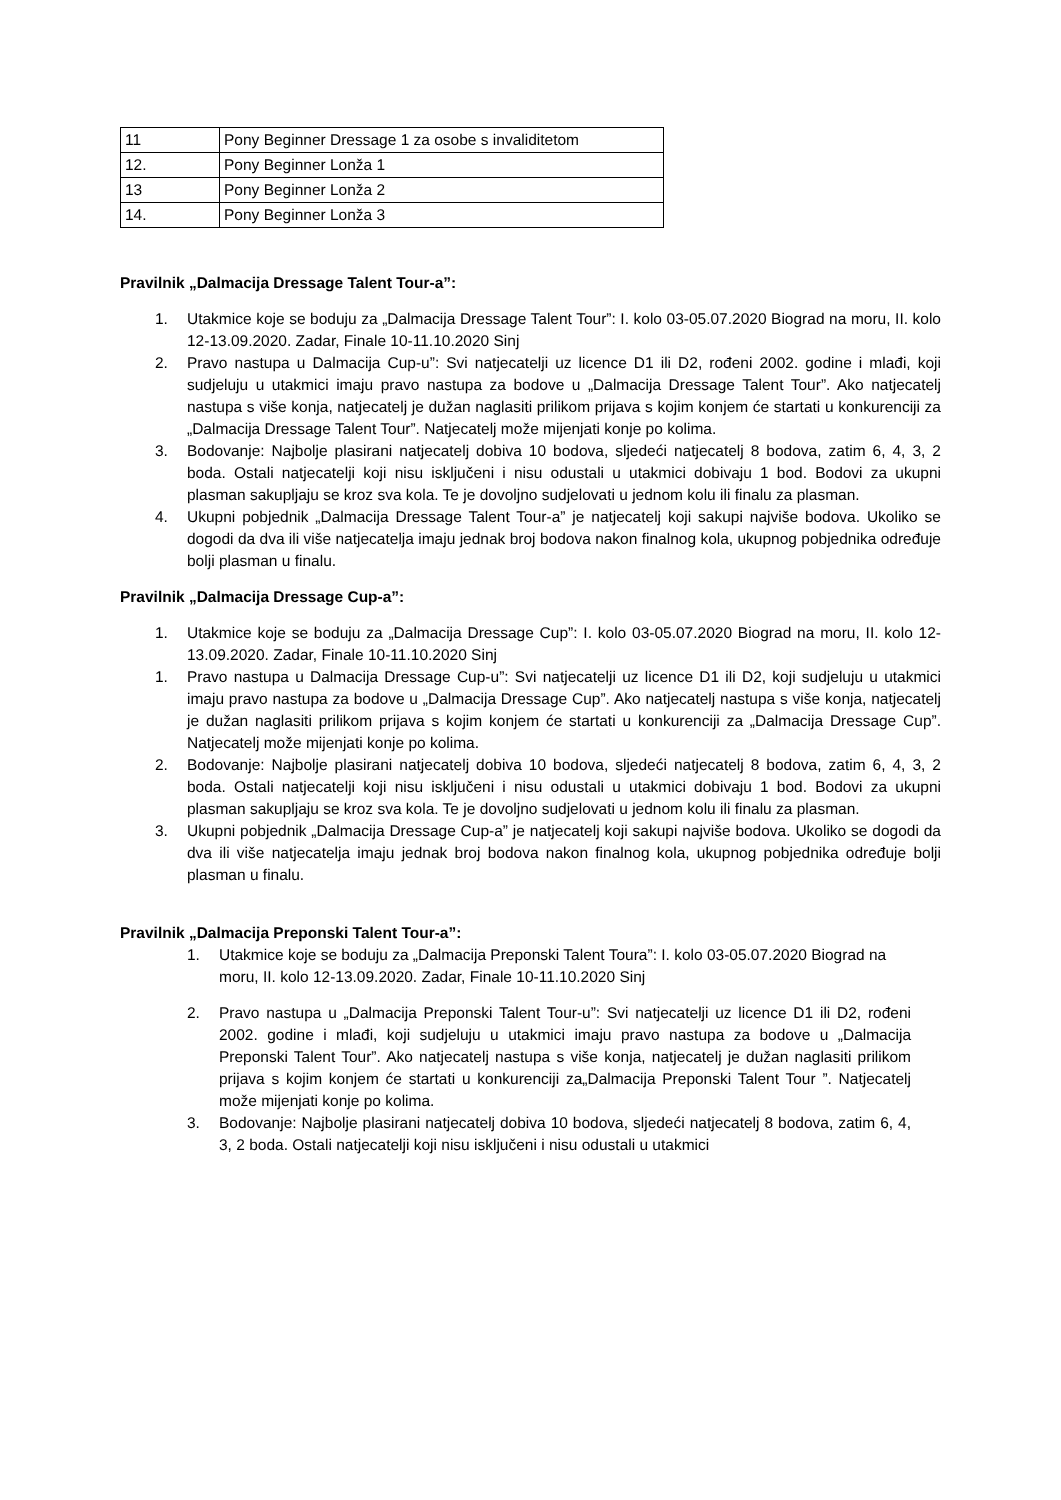| 11 | Pony Beginner Dressage 1 za osobe s invaliditetom |
| 12. | Pony Beginner Lonža 1 |
| 13 | Pony Beginner Lonža 2 |
| 14. | Pony Beginner Lonža 3 |
Pravilnik „Dalmacija Dressage Talent Tour-a”:
1. Utakmice koje se boduju za „Dalmacija Dressage Talent Tour”: I. kolo 03-05.07.2020 Biograd na moru, II. kolo 12-13.09.2020. Zadar, Finale 10-11.10.2020 Sinj
2. Pravo nastupa u Dalmacija Cup-u”: Svi natjecatelji uz licence D1 ili D2, rođeni 2002. godine i mlađi, koji sudjeluju u utakmici imaju pravo nastupa za bodove u „Dalmacija Dressage Talent Tour”. Ako natjecatelj nastupa s više konja, natjecatelj je dužan naglasiti prilikom prijava s kojim konjem će startati u konkurenciji za „Dalmacija Dressage Talent Tour”. Natjecatelj može mijenjati konje po kolima.
3. Bodovanje: Najbolje plasirani natjecatelj dobiva 10 bodova, sljedeći natjecatelj 8 bodova, zatim 6, 4, 3, 2 boda. Ostali natjecatelji koji nisu isključeni i nisu odustali u utakmici dobivaju 1 bod. Bodovi za ukupni plasman sakupljaju se kroz sva kola. Te je dovoljno sudjelovati u jednom kolu ili finalu za plasman.
4. Ukupni pobjednik „Dalmacija Dressage Talent Tour-a” je natjecatelj koji sakupi najviše bodova. Ukoliko se dogodi da dva ili više natjecatelja imaju jednak broj bodova nakon finalnog kola, ukupnog pobjednika određuje bolji plasman u finalu.
Pravilnik „Dalmacija Dressage Cup-a”:
1. Utakmice koje se boduju za „Dalmacija Dressage Cup”: I. kolo 03-05.07.2020 Biograd na moru, II. kolo 12-13.09.2020. Zadar, Finale 10-11.10.2020 Sinj
1. Pravo nastupa u Dalmacija Dressage Cup-u”: Svi natjecatelji uz licence D1 ili D2, koji sudjeluju u utakmici imaju pravo nastupa za bodove u „Dalmacija Dressage Cup”. Ako natjecatelj nastupa s više konja, natjecatelj je dužan naglasiti prilikom prijava s kojim konjem će startati u konkurenciji za „Dalmacija Dressage Cup”. Natjecatelj može mijenjati konje po kolima.
2. Bodovanje: Najbolje plasirani natjecatelj dobiva 10 bodova, sljedeći natjecatelj 8 bodova, zatim 6, 4, 3, 2 boda. Ostali natjecatelji koji nisu isključeni i nisu odustali u utakmici dobivaju 1 bod. Bodovi za ukupni plasman sakupljaju se kroz sva kola. Te je dovoljno sudjelovati u jednom kolu ili finalu za plasman.
3. Ukupni pobjednik „Dalmacija Dressage Cup-a” je natjecatelj koji sakupi najviše bodova. Ukoliko se dogodi da dva ili više natjecatelja imaju jednak broj bodova nakon finalnog kola, ukupnog pobjednika određuje bolji plasman u finalu.
Pravilnik „Dalmacija Preponski Talent Tour-a”:
1. Utakmice koje se boduju za „Dalmacija Preponski Talent Toura”: I. kolo 03-05.07.2020 Biograd na moru, II. kolo 12-13.09.2020. Zadar, Finale 10-11.10.2020 Sinj
2. Pravo nastupa u „Dalmacija Preponski Talent Tour-u”: Svi natjecatelji uz licence D1 ili D2, rođeni 2002. godine i mlađi, koji sudjeluju u utakmici imaju pravo nastupa za bodove u „Dalmacija Preponski Talent Tour”. Ako natjecatelj nastupa s više konja, natjecatelj je dužan naglasiti prilikom prijava s kojim konjem će startati u konkurenciji za„Dalmacija Preponski Talent Tour ”. Natjecatelj može mijenjati konje po kolima.
3. Bodovanje: Najbolje plasirani natjecatelj dobiva 10 bodova, sljedeći natjecatelj 8 bodova, zatim 6, 4, 3, 2 boda. Ostali natjecatelji koji nisu isključeni i nisu odustali u utakmici